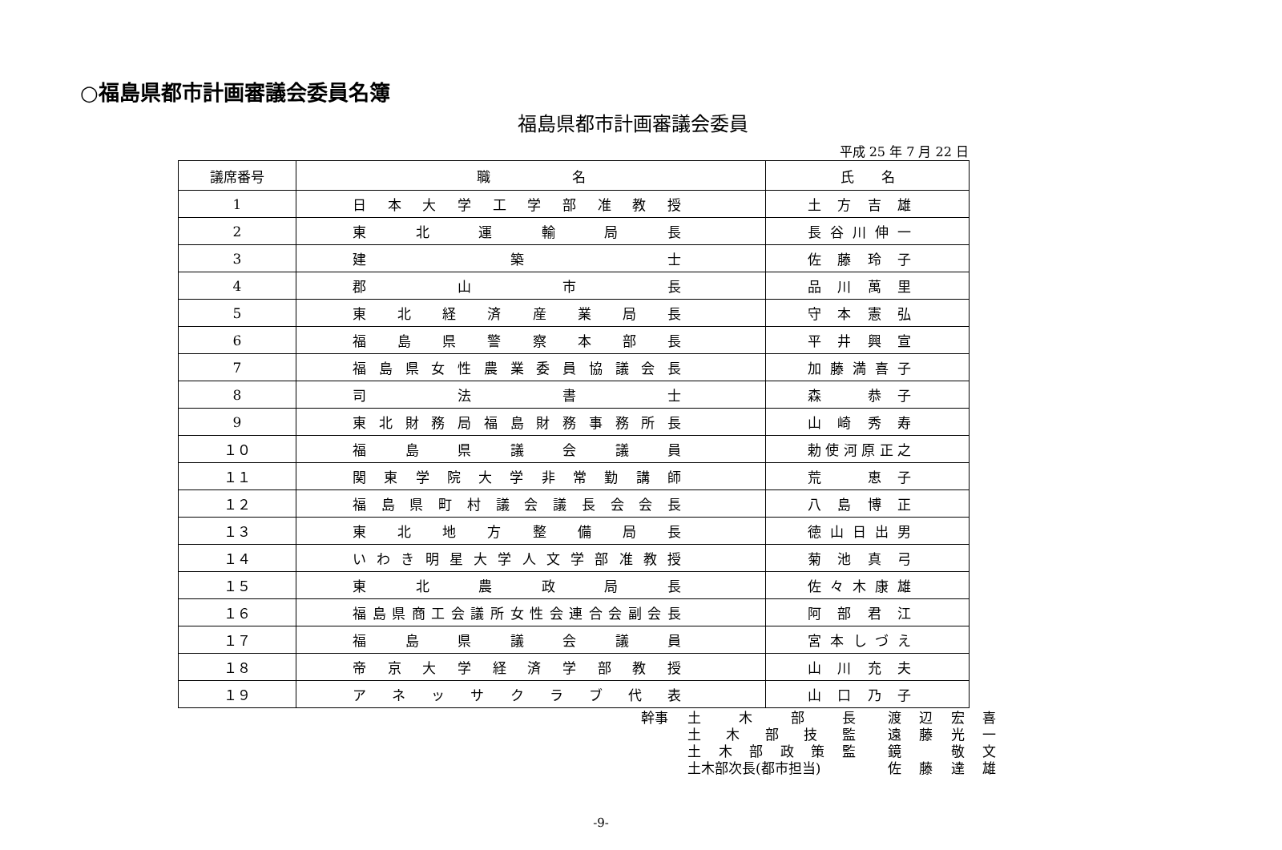○福島県都市計画審議会委員名簿
福島県都市計画審議会委員
平成 25 年 7 月 22 日
| 議席番号 | 職 名 | 氏 名 |
| --- | --- | --- |
| 1 | 日本大学工学部准教授 | 土方吉雄 |
| 2 | 東北運輸局長 | 長谷川伸一 |
| 3 | 建築士 | 佐藤玲子 |
| 4 | 郡山市長 | 品川萬里 |
| 5 | 東北経済産業局長 | 守本憲弘 |
| 6 | 福島県警察本部長 | 平井興宣 |
| 7 | 福島県女性農業委員協議会長 | 加藤満喜子 |
| 8 | 司法書士 | 森 恭子 |
| 9 | 東北財務局福島財務事務所長 | 山崎秀寿 |
| １０ | 福島県議会議員 | 勅使河原正之 |
| １１ | 関東学院大学非常勤講師 | 荒 恵子 |
| １２ | 福島県町村議会議長会会長 | 八島博正 |
| １３ | 東北地方整備局長 | 徳山日出男 |
| １４ | いわき明星大学人文学部准教授 | 菊池真弓 |
| １５ | 東北農政局長 | 佐々木康雄 |
| １６ | 福島県商工会議所女性会連合会副会長 | 阿部君江 |
| １７ | 福島県議会議員 | 宮本しづえ |
| １８ | 帝京大学経済学部教授 | 山川充夫 |
| １９ | アネッサクラブ代表 | 山口乃子 |
幹事 土木部長 渡辺宏喜
土木部技監 遠藤光一
土木部政策監 鏡　敬文
土木部次長(都市担当) 佐藤達雄
-9-